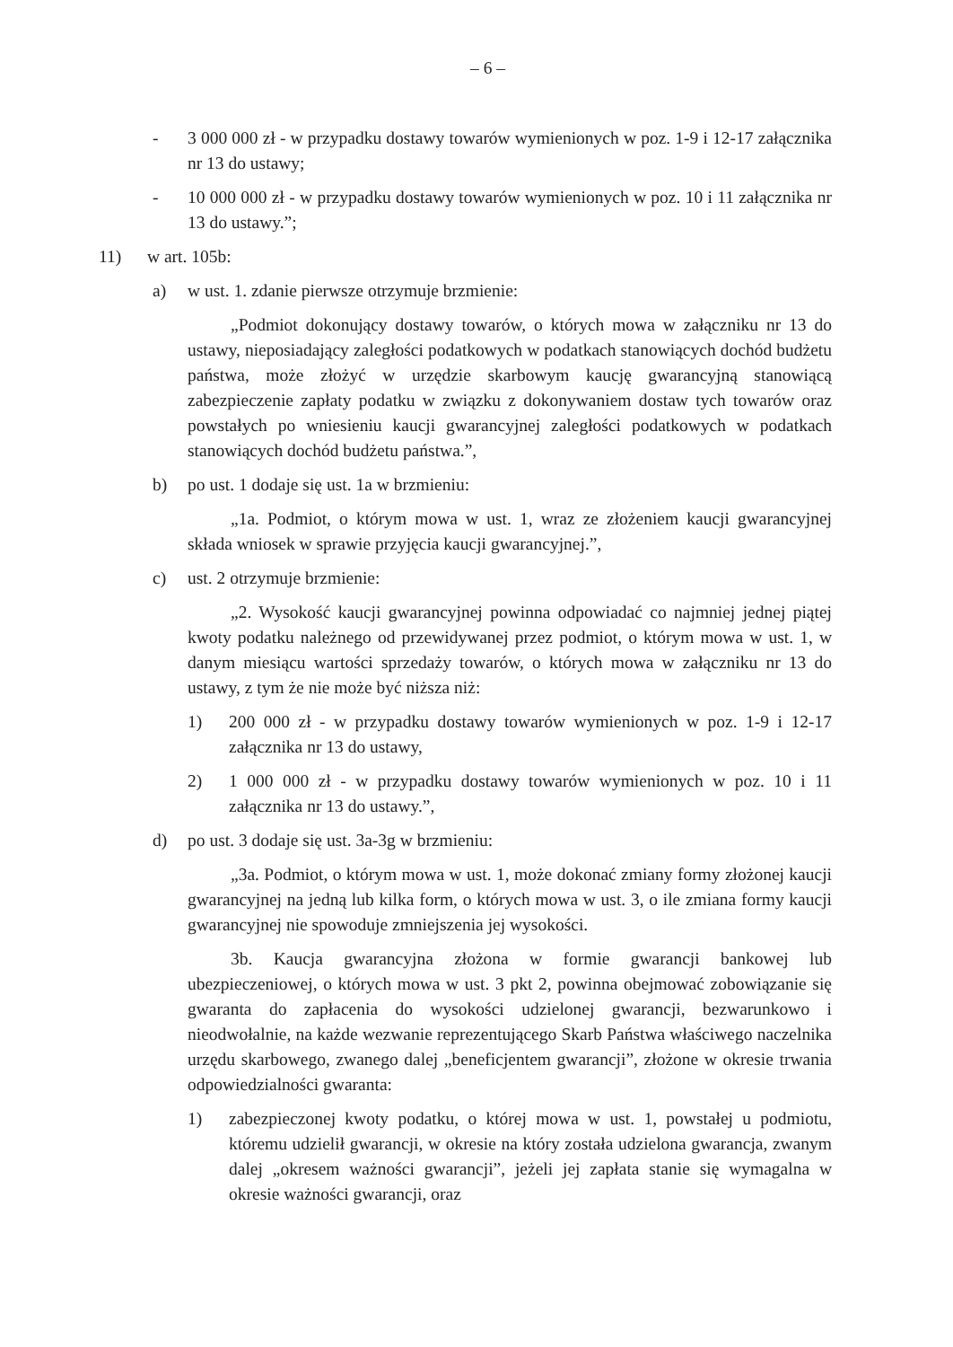– 6 –
- 3 000 000 zł - w przypadku dostawy towarów wymienionych w poz. 1-9 i 12-17 załącznika nr 13 do ustawy;
- 10 000 000 zł - w przypadku dostawy towarów wymienionych w poz. 10 i 11 załącznika nr 13 do ustawy.”;
11) w art. 105b:
a) w ust. 1. zdanie pierwsze otrzymuje brzmienie:
„Podmiot dokonujący dostawy towarów, o których mowa w załączniku nr 13 do ustawy, nieposiadający zaległości podatkowych w podatkach stanowiących dochód budżetu państwa, może złożyć w urzędzie skarbowym kaucję gwarancyjną stanowiącą zabezpieczenie zapłaty podatku w związku z dokonywaniem dostaw tych towarów oraz powstałych po wniesieniu kaucji gwarancyjnej zaległości podatkowych w podatkach stanowiących dochód budżetu państwa.”,
b) po ust. 1 dodaje się ust. 1a w brzmieniu:
„1a. Podmiot, o którym mowa w ust. 1, wraz ze złożeniem kaucji gwarancyjnej składa wniosek w sprawie przyjęcia kaucji gwarancyjnej.”,
c) ust. 2 otrzymuje brzmienie:
„2. Wysokość kaucji gwarancyjnej powinna odpowiadać co najmniej jednej piątej kwoty podatku należnego od przewidywanej przez podmiot, o którym mowa w ust. 1, w danym miesiącu wartości sprzedaży towarów, o których mowa w załączniku nr 13 do ustawy, z tym że nie może być niższa niż:
1) 200 000 zł - w przypadku dostawy towarów wymienionych w poz. 1-9 i 12-17 załącznika nr 13 do ustawy,
2) 1 000 000 zł - w przypadku dostawy towarów wymienionych w poz. 10 i 11 załącznika nr 13 do ustawy.”,
d) po ust. 3 dodaje się ust. 3a-3g w brzmieniu:
„3a. Podmiot, o którym mowa w ust. 1, może dokonać zmiany formy złożonej kaucji gwarancyjnej na jedną lub kilka form, o których mowa w ust. 3, o ile zmiana formy kaucji gwarancyjnej nie spowoduje zmniejszenia jej wysokości.
3b. Kaucja gwarancyjna złożona w formie gwarancji bankowej lub ubezpieczeniowej, o których mowa w ust. 3 pkt 2, powinna obejmować zobowiązanie się gwaranta do zapłacenia do wysokości udzielonej gwarancji, bezwarunkowo i nieodwołalnie, na każde wezwanie reprezentującego Skarb Państwa właściwego naczelnika urzędu skarbowego, zwanego dalej „beneficjentem gwarancji”, złożone w okresie trwania odpowiedzialności gwaranta:
1) zabezpieczonej kwoty podatku, o której mowa w ust. 1, powstałej u podmiotu, któremu udzielił gwarancji, w okresie na który została udzielona gwarancja, zwanym dalej „okresem ważności gwarancji”, jeżeli jej zapłata stanie się wymagalna w okresie ważności gwarancji, oraz